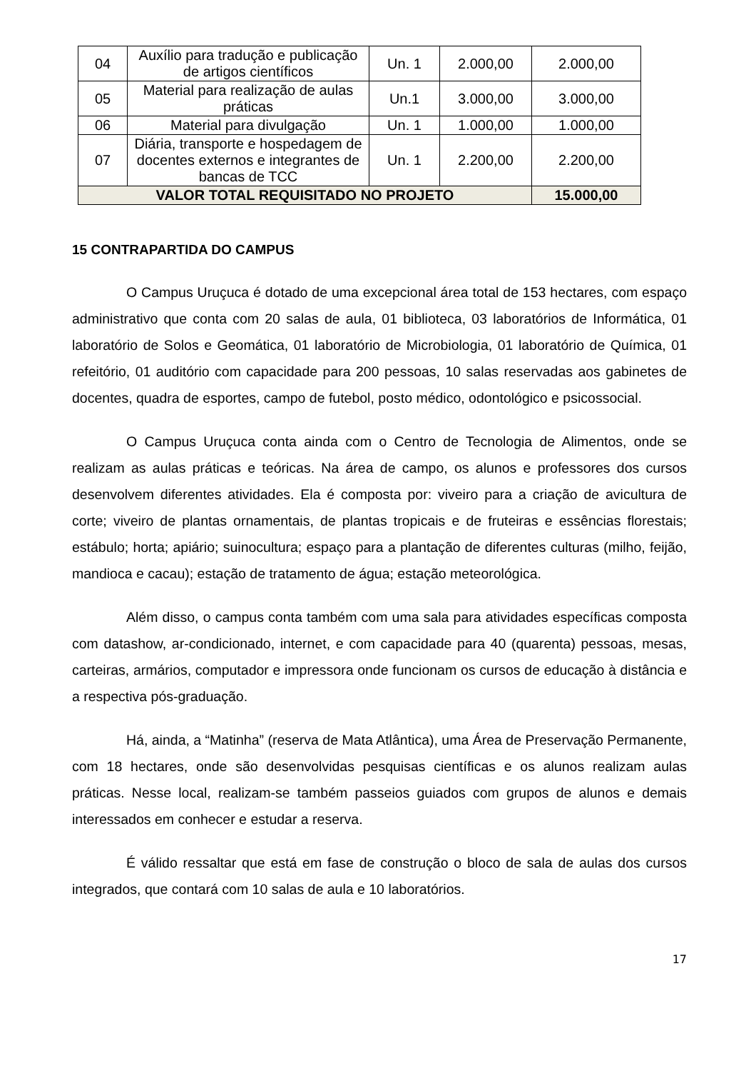| 04 | Auxílio para tradução e publicação de artigos científicos | Un. 1 | 2.000,00 | 2.000,00 |
| 05 | Material para realização de aulas práticas | Un.1 | 3.000,00 | 3.000,00 |
| 06 | Material para divulgação | Un. 1 | 1.000,00 | 1.000,00 |
| 07 | Diária, transporte e hospedagem de docentes externos e integrantes de bancas de TCC | Un. 1 | 2.200,00 | 2.200,00 |
| VALOR TOTAL REQUISITADO NO PROJETO | | | | 15.000,00 |
15 CONTRAPARTIDA DO CAMPUS
O Campus Uruçuca é dotado de uma excepcional área total de 153 hectares, com espaço administrativo que conta com 20 salas de aula, 01 biblioteca, 03 laboratórios de Informática, 01 laboratório de Solos e Geomática, 01 laboratório de Microbiologia, 01 laboratório de Química, 01 refeitório, 01 auditório com capacidade para 200 pessoas, 10 salas reservadas aos gabinetes de docentes, quadra de esportes, campo de futebol, posto médico, odontológico e psicossocial.
O Campus Uruçuca conta ainda com o Centro de Tecnologia de Alimentos, onde se realizam as aulas práticas e teóricas. Na área de campo, os alunos e professores dos cursos desenvolvem diferentes atividades. Ela é composta por: viveiro para a criação de avicultura de corte; viveiro de plantas ornamentais, de plantas tropicais e de fruteiras e essências florestais; estábulo; horta; apiário; suinocultura; espaço para a plantação de diferentes culturas (milho, feijão, mandioca e cacau); estação de tratamento de água; estação meteorológica.
Além disso, o campus conta também com uma sala para atividades específicas composta com datashow, ar-condicionado, internet, e com capacidade para 40 (quarenta) pessoas, mesas, carteiras, armários, computador e impressora onde funcionam os cursos de educação à distância e a respectiva pós-graduação.
Há, ainda, a “Matinha” (reserva de Mata Atlântica), uma Área de Preservação Permanente, com 18 hectares, onde são desenvolvidas pesquisas científicas e os alunos realizam aulas práticas. Nesse local, realizam-se também passeios guiados com grupos de alunos e demais interessados em conhecer e estudar a reserva.
É válido ressaltar que está em fase de construção o bloco de sala de aulas dos cursos integrados, que contará com 10 salas de aula e 10 laboratórios.
17